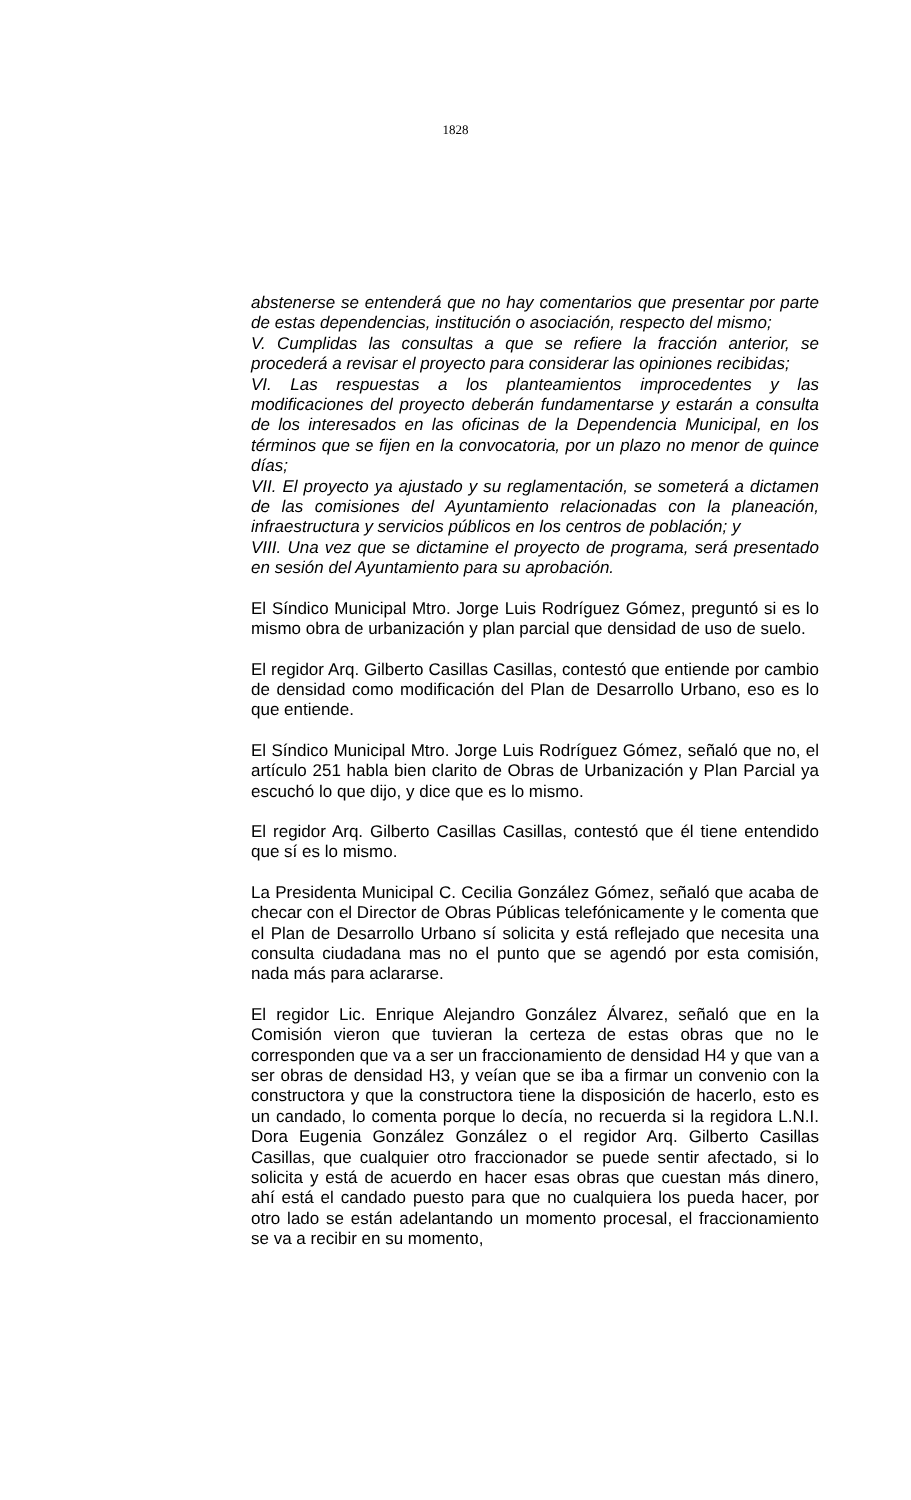1828
abstenerse se entenderá que no hay comentarios que presentar por parte de estas dependencias, institución o asociación, respecto del mismo;
V. Cumplidas las consultas a que se refiere la fracción anterior, se procederá a revisar el proyecto para considerar las opiniones recibidas;
VI. Las respuestas a los planteamientos improcedentes y las modificaciones del proyecto deberán fundamentarse y estarán a consulta de los interesados en las oficinas de la Dependencia Municipal, en los términos que se fijen en la convocatoria, por un plazo no menor de quince días;
VII. El proyecto ya ajustado y su reglamentación, se someterá a dictamen de las comisiones del Ayuntamiento relacionadas con la planeación, infraestructura y servicios públicos en los centros de población; y
VIII. Una vez que se dictamine el proyecto de programa, será presentado en sesión del Ayuntamiento para su aprobación.
El Síndico Municipal Mtro. Jorge Luis Rodríguez Gómez, preguntó si es lo mismo obra de urbanización y plan parcial que densidad de uso de suelo.
El regidor Arq. Gilberto Casillas Casillas, contestó que entiende por cambio de densidad como modificación del Plan de Desarrollo Urbano, eso es lo que entiende.
El Síndico Municipal Mtro. Jorge Luis Rodríguez Gómez, señaló que no, el artículo 251 habla bien clarito de Obras de Urbanización y Plan Parcial ya escuchó lo que dijo, y dice que es lo mismo.
El regidor Arq. Gilberto Casillas Casillas, contestó que él tiene entendido que sí es lo mismo.
La Presidenta Municipal C. Cecilia González Gómez, señaló que acaba de checar con el Director de Obras Públicas telefónicamente y le comenta que el Plan de Desarrollo Urbano sí solicita y está reflejado que necesita una consulta ciudadana mas no el punto que se agendó por esta comisión, nada más para aclararse.
El regidor Lic. Enrique Alejandro González Álvarez, señaló que en la Comisión vieron que tuvieran la certeza de estas obras que no le corresponden que va a ser un fraccionamiento de densidad H4 y que van a ser obras de densidad H3, y veían que se iba a firmar un convenio con la constructora y que la constructora tiene la disposición de hacerlo, esto es un candado, lo comenta porque lo decía, no recuerda si la regidora L.N.I. Dora Eugenia González González o el regidor Arq. Gilberto Casillas Casillas, que cualquier otro fraccionador se puede sentir afectado, si lo solicita y está de acuerdo en hacer esas obras que cuestan más dinero, ahí está el candado puesto para que no cualquiera los pueda hacer, por otro lado se están adelantando un momento procesal, el fraccionamiento se va a recibir en su momento,